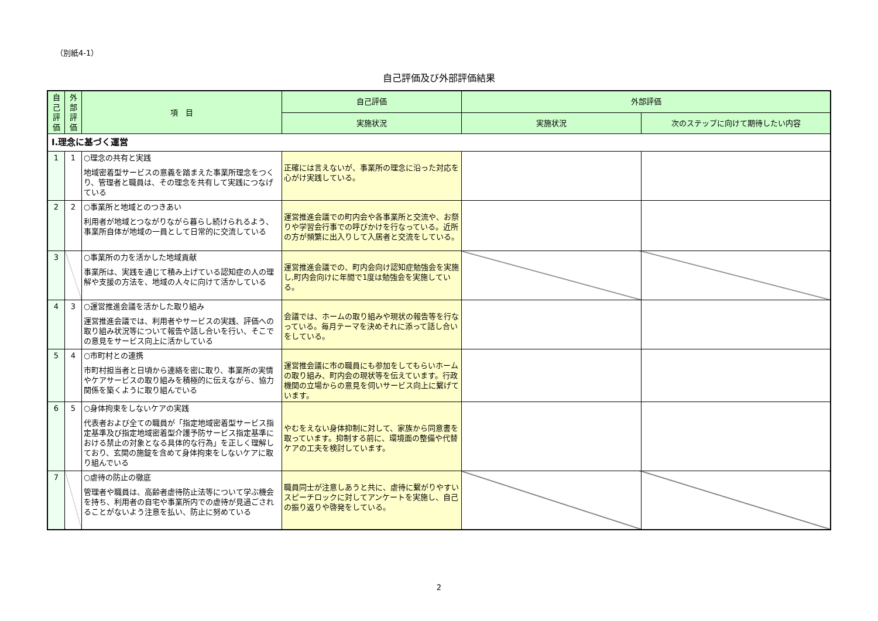（別紙4-1）
自己評価及び外部評価結果
| 自己評価 | 外部評価 | 項 目 | 自己評価 | 外部評価 | |
| --- | --- | --- | --- | --- | --- |
| | | | 実施状況 | 実施状況 | 次のステップに向けて期待したい内容 |
| Ⅰ.理念に基づく運営 | | | | | |
| 1 | 1 | ○理念の共有と実践 地域密着型サービスの意義を踏まえた事業所理念をつくり、管理者と職員は、その理念を共有して実践につなげている | 正確には言えないが、事業所の理念に沿った対応を心がけ実践している。 | | |
| 2 | 2 | ○事業所と地域とのつきあい 利用者が地域とつながりながら暮らし続けられるよう、事業所自体が地域の一員として日常的に交流している | 運営推進会議での町内会や各事業所と交流や、お祭りや学習会行事での呼びかけを行なっている。近所の方が頻繁に出入りして入居者と交流をしている。 | | |
| 3 | | ○事業所の力を活かした地域貢献 事業所は、実践を通じて積み上げている認知症の人の理解や支援の方法を、地域の人々に向けて活かしている | 運営推進会議での、町内会向け認知症勉強会を実施し,町内会向けに年間で1度は勉強会を実施している。 | | |
| 4 | 3 | ○運営推進会議を活かした取り組み 運営推進会議では、利用者やサービスの実践、評価への取り組み状況等について報告や話し合いを行い、そこでの意見をサービス向上に活かしている | 会議では、ホームの取り組みや現状の報告等を行なっている。毎月テーマを決めそれに添って話し合いをしている。 | | |
| 5 | 4 | ○市町村との連携 市町村担当者と日頃から連絡を密に取り、事業所の実情やケアサービスの取り組みを積極的に伝えながら、協力関係を築くように取り組んでいる | 運営推会議に市の職員にも参加をしてもらいホームの取り組み、町内会の現状等を伝えています。行政機関の立場からの意見を伺いサービス向上に繋げています。 | | |
| 6 | 5 | ○身体拘束をしないケアの実践 代表者および全ての職員が「指定地域密着型サービス指定基準及び指定地域密着型介護予防サービス指定基準における禁止の対象となる具体的な行為」を正しく理解しており、玄関の施錠を含めて身体拘束をしないケアに取り組んでいる | やむをえない身体抑制に対して、家族から同意書を取っています。抑制する前に、環境面の整備や代替ケアの工夫を検討しています。 | | |
| 7 | | ○虐待の防止の徹底 管理者や職員は、高齢者虐待防止法等について学ぶ機会を持ち、利用者の自宅や事業所内での虐待が見過ごされることがないよう注意を払い、防止に努めている | 職員同士が注意しあうと共に、虐待に繋がりやすいスピーチロックに対してアンケートを実施し、自己の振り返りや啓発をしている。 | | |
2